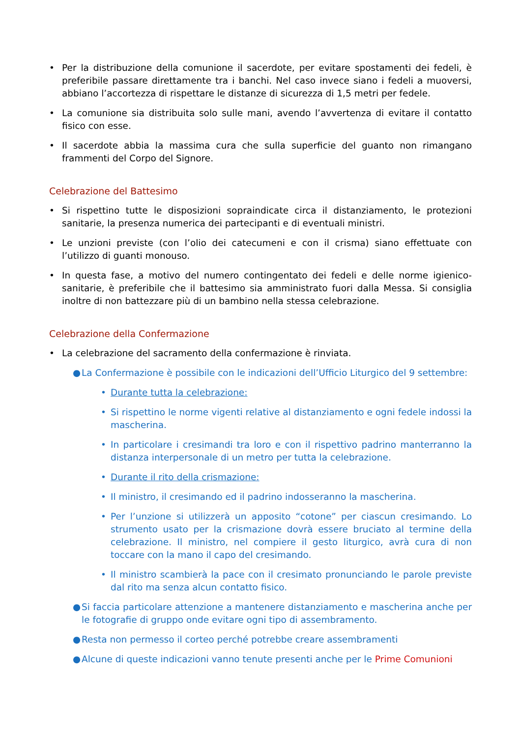• Per la distribuzione della comunione il sacerdote, per evitare spostamenti dei fedeli, è preferibile passare direttamente tra i banchi. Nel caso invece siano i fedeli a muoversi, abbiano l’accortezza di rispettare le distanze di sicurezza di 1,5 metri per fedele.
• La comunione sia distribuita solo sulle mani, avendo l’avvertenza di evitare il contatto fisico con esse.
• Il sacerdote abbia la massima cura che sulla superficie del guanto non rimangano frammenti del Corpo del Signore.
Celebrazione del Battesimo
• Si rispettino tutte le disposizioni sopraindicate circa il distanziamento, le protezioni sanitarie, la presenza numerica dei partecipanti e di eventuali ministri.
• Le unzioni previste (con l’olio dei catecumeni e con il crisma) siano effettuate con l’utilizzo di guanti monouso.
• In questa fase, a motivo del numero contingentato dei fedeli e delle norme igienico-sanitarie, è preferibile che il battesimo sia amministrato fuori dalla Messa. Si consiglia inoltre di non battezzare più di un bambino nella stessa celebrazione.
Celebrazione della Confermazione
• La celebrazione del sacramento della confermazione è rinviata.
● La Confermazione è possibile con le indicazioni dell’Ufficio Liturgico del 9 settembre:
• Durante tutta la celebrazione:
• Si rispettino le norme vigenti relative al distanziamento e ogni fedele indossi la mascherina.
• In particolare i cresimandi tra loro e con il rispettivo padrino manterranno la distanza interpersonale di un metro per tutta la celebrazione.
• Durante il rito della crismazione:
• Il ministro, il cresimando ed il padrino indosseranno la mascherina.
• Per l’unzione si utilizzerà un apposito “cotone” per ciascun cresimando. Lo strumento usato per la crismazione dovrà essere bruciato al termine della celebrazione. Il ministro, nel compiere il gesto liturgico, avrà cura di non toccare con la mano il capo del cresimando.
• Il ministro scambierà la pace con il cresimato pronunciando le parole previste dal rito ma senza alcun contatto fisico.
● Si faccia particolare attenzione a mantenere distanziamento e mascherina anche per le fotografie di gruppo onde evitare ogni tipo di assembramento.
● Resta non permesso il corteo perché potrebbe creare assembramenti
● Alcune di queste indicazioni vanno tenute presenti anche per le Prime Comunioni